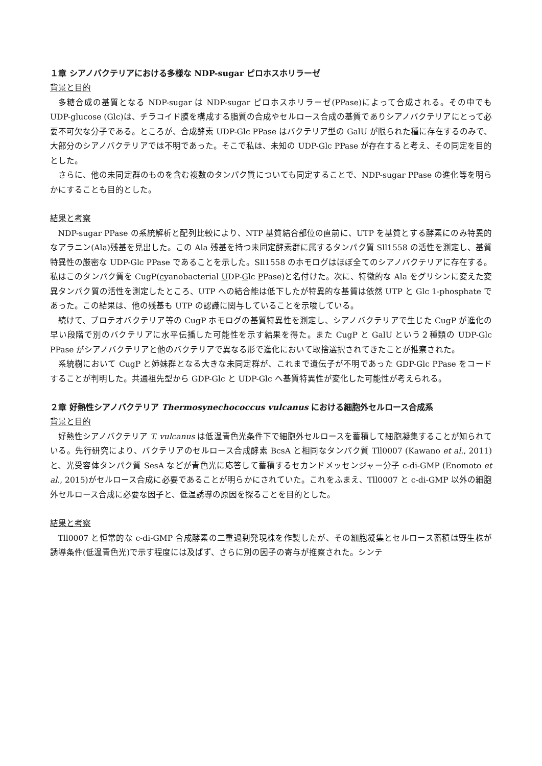１章 シアノバクテリアにおける多様な NDP-sugar ピロホスホリラーゼ
背景と目的
多糖合成の基質となる NDP-sugar は NDP-sugar ピロホスホリラーゼ(PPase)によって合成される。その中でも UDP-glucose (Glc)は、チラコイド膜を構成する脂質の合成やセルロース合成の基質でありシアノバクテリアにとって必要不可欠な分子である。ところが、合成酵素 UDP-Glc PPase はバクテリア型の GalU が限られた種に存在するのみで、大部分のシアノバクテリアでは不明であった。そこで私は、未知の UDP-Glc PPase が存在すると考え、その同定を目的とした。
さらに、他の未同定群のものを含む複数のタンパク質についても同定することで、NDP-sugar PPase の進化等を明らかにすることも目的とした。
結果と考察
NDP-sugar PPase の系統解析と配列比較により、NTP 基質結合部位の直前に、UTP を基質とする酵素にのみ特異的なアラニン(Ala)残基を見出した。この Ala 残基を持つ未同定酵素群に属するタンパク質 Sll1558 の活性を測定し、基質特異性の厳密な UDP-Glc PPase であることを示した。Sll1558 のホモログはほぼ全てのシアノバクテリアに存在する。私はこのタンパク質を CugP(cyanobacterial UDP-Glc PPase)と名付けた。次に、特徴的な Ala をグリシンに変えた変異タンパク質の活性を測定したところ、UTP への結合能は低下したが特異的な基質は依然 UTP と Glc 1-phosphate であった。この結果は、他の残基も UTP の認識に関与していることを示唆している。
続けて、プロテオバクテリア等の CugP ホモログの基質特異性を測定し、シアノバクテリアで生じた CugP が進化の早い段階で別のバクテリアに水平伝播した可能性を示す結果を得た。また CugP と GalU という２種類の UDP-Glc PPase がシアノバクテリアと他のバクテリアで異なる形で進化において取捨選択されてきたことが推察された。
系統樹において CugP と姉妹群となる大きな未同定群が、これまで遺伝子が不明であった GDP-Glc PPase をコードすることが判明した。共通祖先型から GDP-Glc と UDP-Glc へ基質特異性が変化した可能性が考えられる。
２章 好熱性シアノバクテリア Thermosynechococcus vulcanus における細胞外セルロース合成系
背景と目的
好熱性シアノバクテリア T. vulcanus は低温青色光条件下で細胞外セルロースを蓄積して細胞凝集することが知られている。先行研究により、バクテリアのセルロース合成酵素 BcsA と相同なタンパク質 Tll0007 (Kawano et al., 2011)と、光受容体タンパク質 SesA などが青色光に応答して蓄積するセカンドメッセンジャー分子 c-di-GMP (Enomoto et al., 2015)がセルロース合成に必要であることが明らかにされていた。これをふまえ、Tll0007 と c-di-GMP 以外の細胞外セルロース合成に必要な因子と、低温誘導の原因を探ることを目的とした。
結果と考察
Tll0007 と恒常的な c-di-GMP 合成酵素の二重過剰発現株を作製したが、その細胞凝集とセルロース蓄積は野生株が誘導条件(低温青色光)で示す程度には及ばず、さらに別の因子の寄与が推察された。シンテ